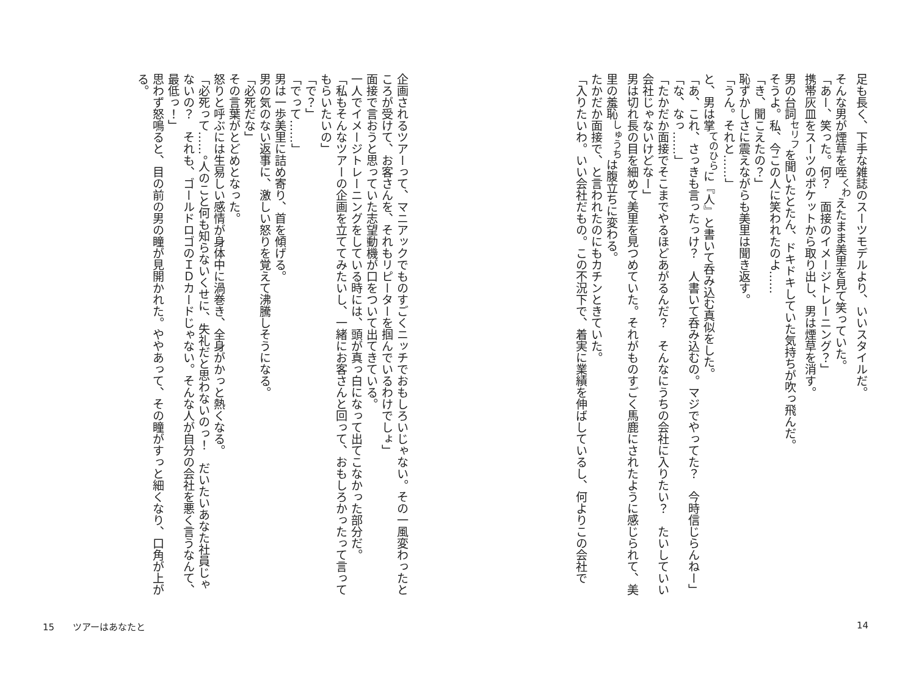足も長く、下手な雑誌のスーツモデルより、いいスタイルだ。
そんな男が煙草を咥<sup>くわ</sup>えたまま美里を見て笑っていた。
「あー、笑った。何？　面接のイメージトレーニング？」
携帯灰皿をスーツのポケットから取り出し、男は煙草を消す。
男の台詞<sup>セリフ</sup>を聞いたとたん、ドキドキしていた気持ちが吹っ飛んだ。
そうよ。私、今この人に笑われたのよ……
「き、聞こえたの？」
恥ずかしさに震えながらも美里は聞き返す。
「うん。それと……」
と、男は掌<sup>てのひら</sup>に『人』と書いて呑み込む真似をした。
「あ、これ、さっきも言ったっけ？　人書いて呑み込むの。マジでやってた？　今時信じらんねー」
「な、なっ……」
「たかだか面接でそこまでやるほどあがるんだ？　そんなにうちの会社に入りたい？　たいしていい会社じゃないけどなー」
男は切れ長の目を細めて美里を見つめていた。それがものすごく馬鹿にされたように感じられて、美里の羞恥<sup>しゅうち</sup>は腹立ちに変わる。
たかだか面接で、と言われたのにもカチンときていた。
「入りたいわ。いい会社だもの。この不況下で、着実に業績を伸ばしているし、何よりこの会社で
企画されるツアーって、マニアックでものすごくニッチでおもしろいじゃない。その一風変わったところが受けて、お客さんを、それもリピーターを掴んでいるわけでしょ」
面接で言おうと思っていた志望動機が口をついて出てきている。
一人でイメージトレーニングをしている時には、頭が真っ白になって出てこなかった部分だ。
「私もそんなツアーの企画を立ててみたいし、一緒にお客さんと回って、おもしろかったって言ってもらいたいの」
「で？」
「でって……」
男は一歩美里に詰め寄り、首を傾げる。
男の気のない返事に、激しい怒りを覚えて沸騰しそうになる。
「必死だな」
その言葉がとどめとなった。
怒りと呼ぶには生易しい感情が身体中に渦巻き、全身がかっと熱くなる。
「必死って……。人のこと何も知らないくせに、失礼だと思わないのっ！　だいたいあなた社員じゃないの？　それも、ゴールドロゴのＩＤカードじゃない。そんな人が自分の会社を悪く言うなんて、最低っ！」
思わず怒鳴ると、目の前の男の瞳が見開かれた。ややあって、その瞳がすっと細くなり、口角が上がる。
15　　ツアーはあなたと 14